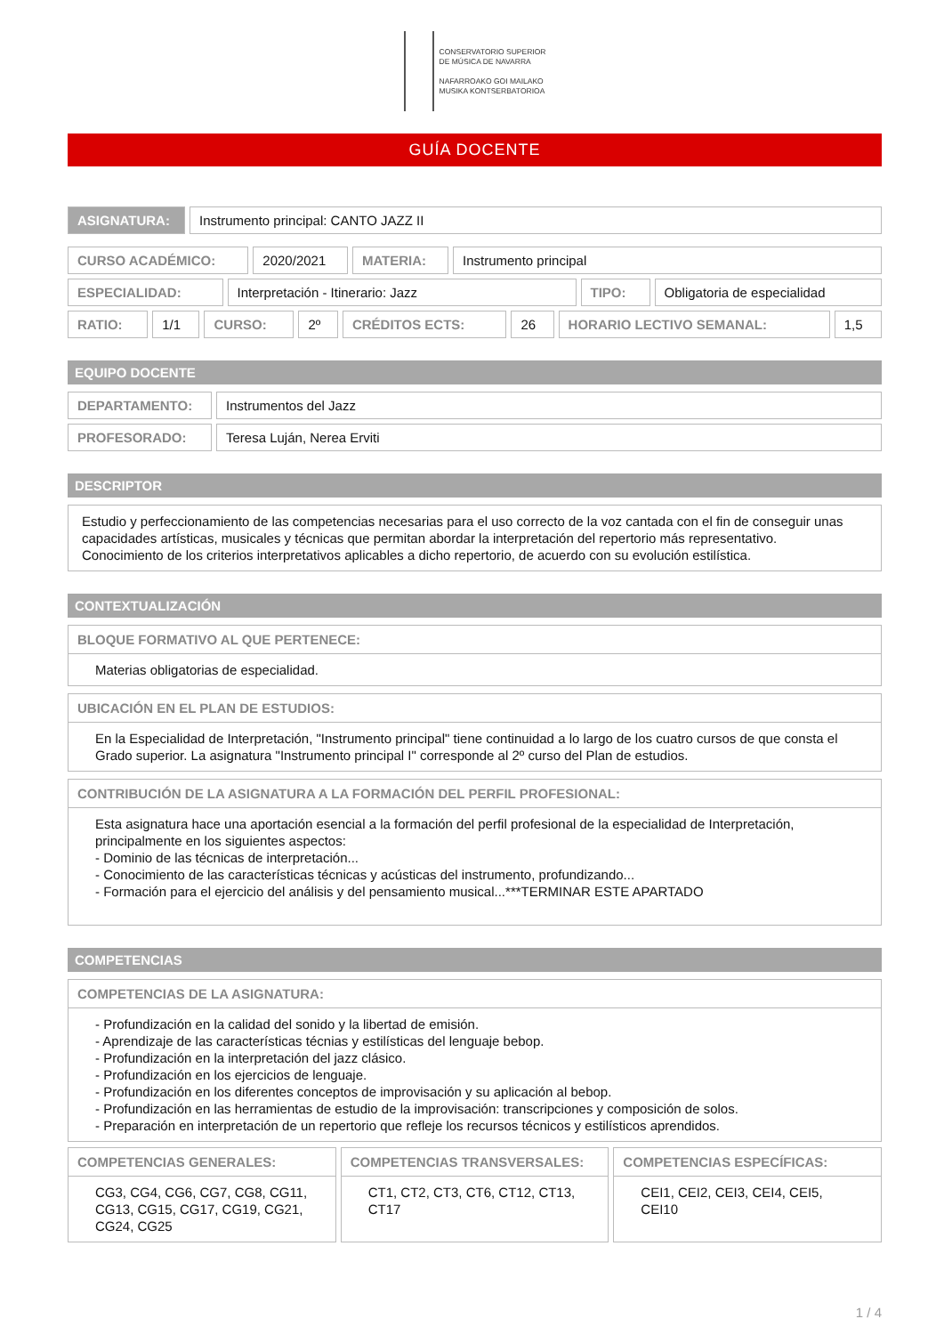CONSERVATORIO SUPERIOR
DE MÚSICA DE NAVARRA
NAFARROAKO GOI MAILAKO
MUSIKA KONTSERBATORIOA
GUÍA DOCENTE
| ASIGNATURA: | Instrumento principal: CANTO JAZZ II |
| CURSO ACADÉMICO: | 2020/2021 | MATERIA: | Instrumento principal |
| ESPECIALIDAD: | Interpretación - Itinerario: Jazz | TIPO: | Obligatoria de especialidad |
| RATIO: | 1/1 | CURSO: | 2º | CRÉDITOS ECTS: | 26 | HORARIO LECTIVO SEMANAL: | 1,5 |
EQUIPO DOCENTE
| DEPARTAMENTO: | Instrumentos del Jazz |
| PROFESORADO: | Teresa Luján, Nerea Erviti |
DESCRIPTOR
Estudio y perfeccionamiento de las competencias necesarias para el uso correcto de la voz cantada con el fin de conseguir unas capacidades artísticas, musicales y técnicas que permitan abordar la interpretación del repertorio más representativo. Conocimiento de los criterios interpretativos aplicables a dicho repertorio, de acuerdo con su evolución estilística.
CONTEXTUALIZACIÓN
BLOQUE FORMATIVO AL QUE PERTENECE:
Materias obligatorias de especialidad.
UBICACIÓN EN EL PLAN DE ESTUDIOS:
En la Especialidad de Interpretación, "Instrumento principal" tiene continuidad a lo largo de los cuatro cursos de que consta el Grado superior. La asignatura "Instrumento principal I" corresponde al 2º curso del Plan de estudios.
CONTRIBUCIÓN DE LA ASIGNATURA A LA FORMACIÓN DEL PERFIL PROFESIONAL:
Esta asignatura hace una aportación esencial a la formación del perfil profesional de la especialidad de Interpretación, principalmente en los siguientes aspectos:
- Dominio de las técnicas de interpretación...
- Conocimiento de las características técnicas y acústicas del instrumento, profundizando...
- Formación para el ejercicio del análisis y del pensamiento musical...***TERMINAR ESTE APARTADO
COMPETENCIAS
COMPETENCIAS DE LA ASIGNATURA:
- Profundización en la calidad del sonido y la libertad de emisión.
- Aprendizaje de las características técnias y estilísticas del lenguaje bebop.
- Profundización en la interpretación del jazz clásico.
- Profundización en los ejercicios de lenguaje.
- Profundización en los diferentes conceptos de improvisación y su aplicación al bebop.
- Profundización en las herramientas de estudio de la improvisación: transcripciones y composición de solos.
- Preparación en interpretación de un repertorio que refleje los recursos técnicos y estilísticos aprendidos.
COMPETENCIAS GENERALES:
CG3, CG4, CG6, CG7, CG8, CG11, CG13, CG15, CG17, CG19, CG21, CG24, CG25
COMPETENCIAS TRANSVERSALES:
CT1, CT2, CT3, CT6, CT12, CT13, CT17
COMPETENCIAS ESPECÍFICAS:
CEI1, CEI2, CEI3, CEI4, CEI5, CEI10
1 / 4